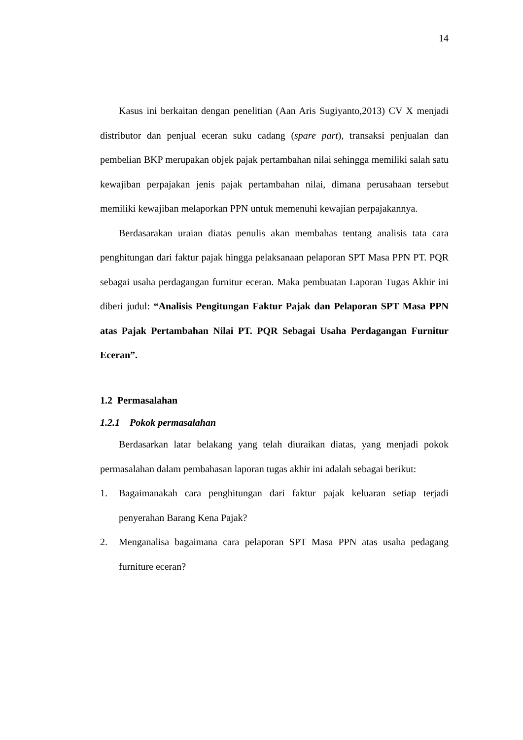14
Kasus ini berkaitan dengan penelitian (Aan Aris Sugiyanto,2013) CV X menjadi distributor dan penjual eceran suku cadang (spare part), transaksi penjualan dan pembelian BKP merupakan objek pajak pertambahan nilai sehingga memiliki salah satu kewajiban perpajakan jenis pajak pertambahan nilai, dimana perusahaan tersebut memiliki kewajiban melaporkan PPN untuk memenuhi kewajian perpajakannya.
Berdasarakan uraian diatas penulis akan membahas tentang analisis tata cara penghitungan dari faktur pajak hingga pelaksanaan pelaporan SPT Masa PPN PT. PQR sebagai usaha perdagangan furnitur eceran. Maka pembuatan Laporan Tugas Akhir ini diberi judul: “Analisis Pengitungan Faktur Pajak dan Pelaporan SPT Masa PPN atas Pajak Pertambahan Nilai PT. PQR Sebagai Usaha Perdagangan Furnitur Eceran”.
1.2 Permasalahan
1.2.1 Pokok permasalahan
Berdasarkan latar belakang yang telah diuraikan diatas, yang menjadi pokok permasalahan dalam pembahasan laporan tugas akhir ini adalah sebagai berikut:
1. Bagaimanakah cara penghitungan dari faktur pajak keluaran setiap terjadi penyerahan Barang Kena Pajak?
2. Menganalisa bagaimana cara pelaporan SPT Masa PPN atas usaha pedagang furniture eceran?